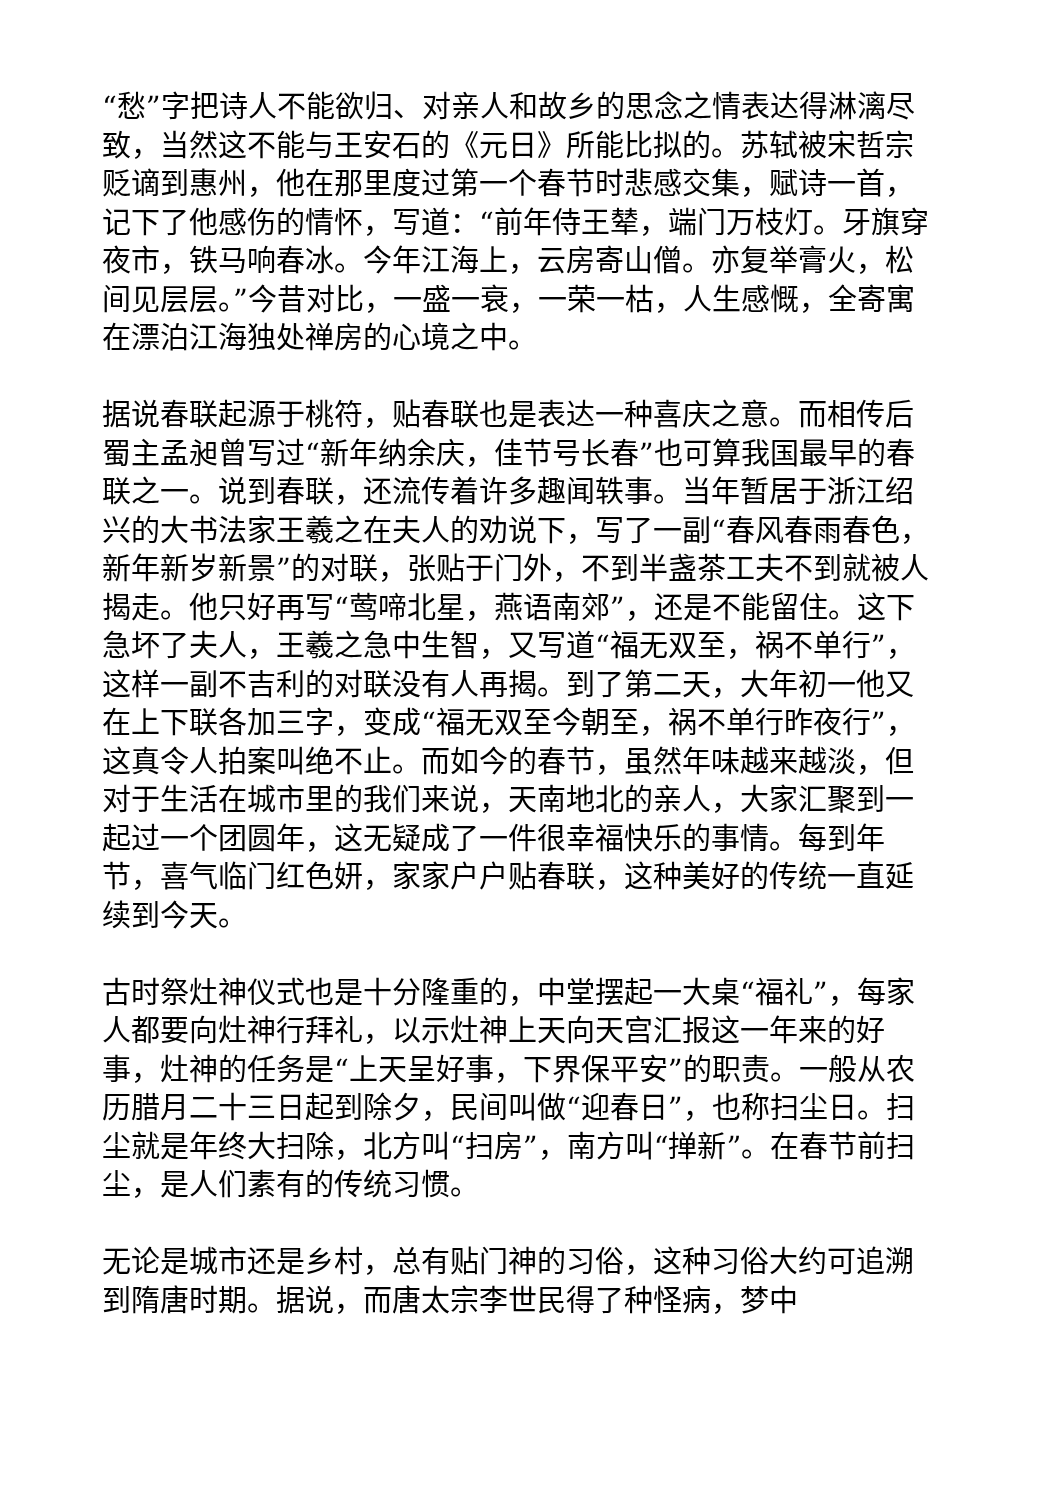“愁”字把诗人不能欲归、对亲人和故乡的思念之情表达得淋漓尽致，当然这不能与王安石的《元日》所能比拟的。苏轼被宋哲宗贬谪到惠州，他在那里度过第一个春节时悲感交集，赋诗一首，记下了他感伤的情怀，写道：“前年侍王辇，端门万枝灯。牙旗穿夜市，铁马响春冰。今年江海上，云房寄山僧。亦复举膏火，松间见层层。”今昔对比，一盛一衰，一荣一枯，人生感慨，全寄寓在漂泊江海独处禅房的心境之中。
据说春联起源于桃符，贴春联也是表达一种喜庆之意。而相传后蜀主孟昶曾写过“新年纳余庆，佳节号长春”也可算我国最早的春联之一。说到春联，还流传着许多趣闻轶事。当年暂居于浙江绍兴的大书法家王羲之在夫人的劝说下，写了一副“春风春雨春色，新年新岁新景”的对联，张贴于门外，不到半盏茶工夫不到就被人揭走。他只好再写“莺啼北星，燕语南郊”，还是不能留住。这下急坏了夫人，王羲之急中生智，又写道“福无双至，祸不单行”，这样一副不吉利的对联没有人再揭。到了第二天，大年初一他又在上下联各加三字，变成“福无双至今朝至，祸不单行昨夜行”，这真令人拍案叫绝不止。而如今的春节，虽然年味越来越淡，但对于生活在城市里的我们来说，天南地北的亲人，大家汇聚到一起过一个团圆年，这无疑成了一件很幸福快乐的事情。每到年节，喜气临门红色妍，家家户户贴春联，这种美好的传统一直延续到今天。
古时祭灶神仪式也是十分隆重的，中堂摆起一大桌“福礼”，每家人都要向灶神行拜礼，以示灶神上天向天宫汇报这一年来的好事，灶神的任务是“上天呈好事，下界保平安”的职责。一般从农历腊月二十三日起到除夕，民间叫做“迎春日”，也称扫尘日。扫尘就是年终大扫除，北方叫“扫房”，南方叫“掸新”。在春节前扫尘，是人们素有的传统习惯。
无论是城市还是乡村，总有贴门神的习俗，这种习俗大约可追溯到隋唐时期。据说，而唐太宗李世民得了种怪病，梦中